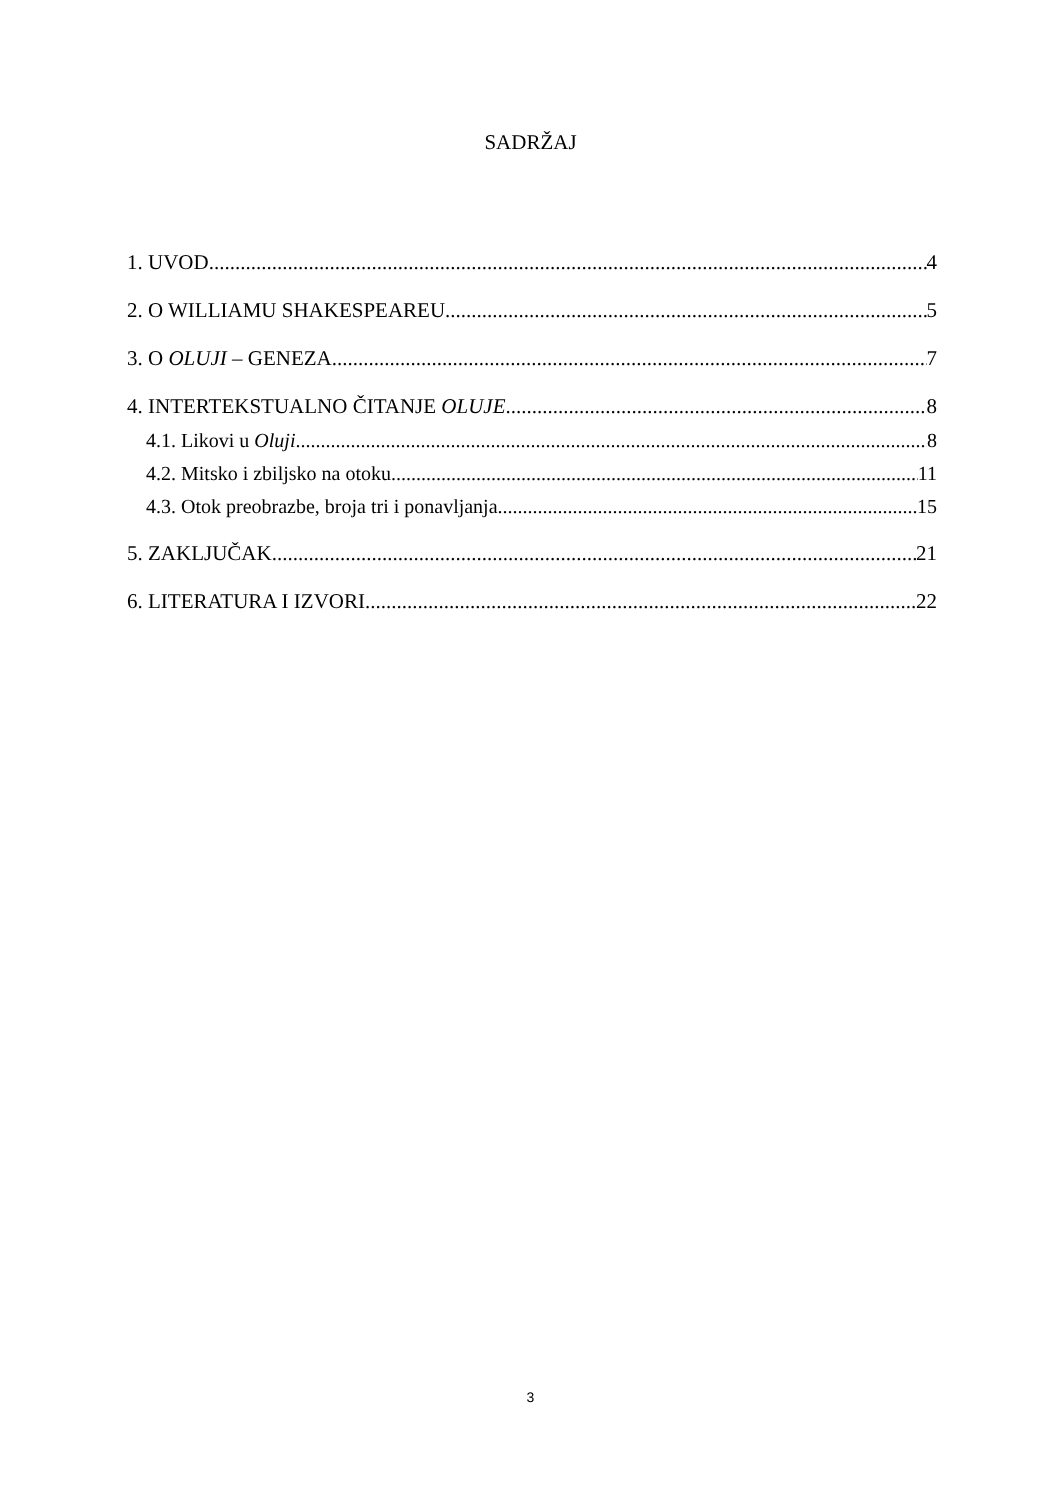SADRŽAJ
1. UVOD 4
2. O WILLIAMU SHAKESPEAREU 5
3. O OLUJI – GENEZA 7
4. INTERTEKSTUALNO ČITANJE OLUJE 8
4.1. Likovi u Oluji 8
4.2. Mitsko i zbiljsko na otoku 11
4.3. Otok preobrazbe, broja tri i ponavljanja 15
5. ZAKLJUČAK 21
6. LITERATURA I IZVORI 22
3